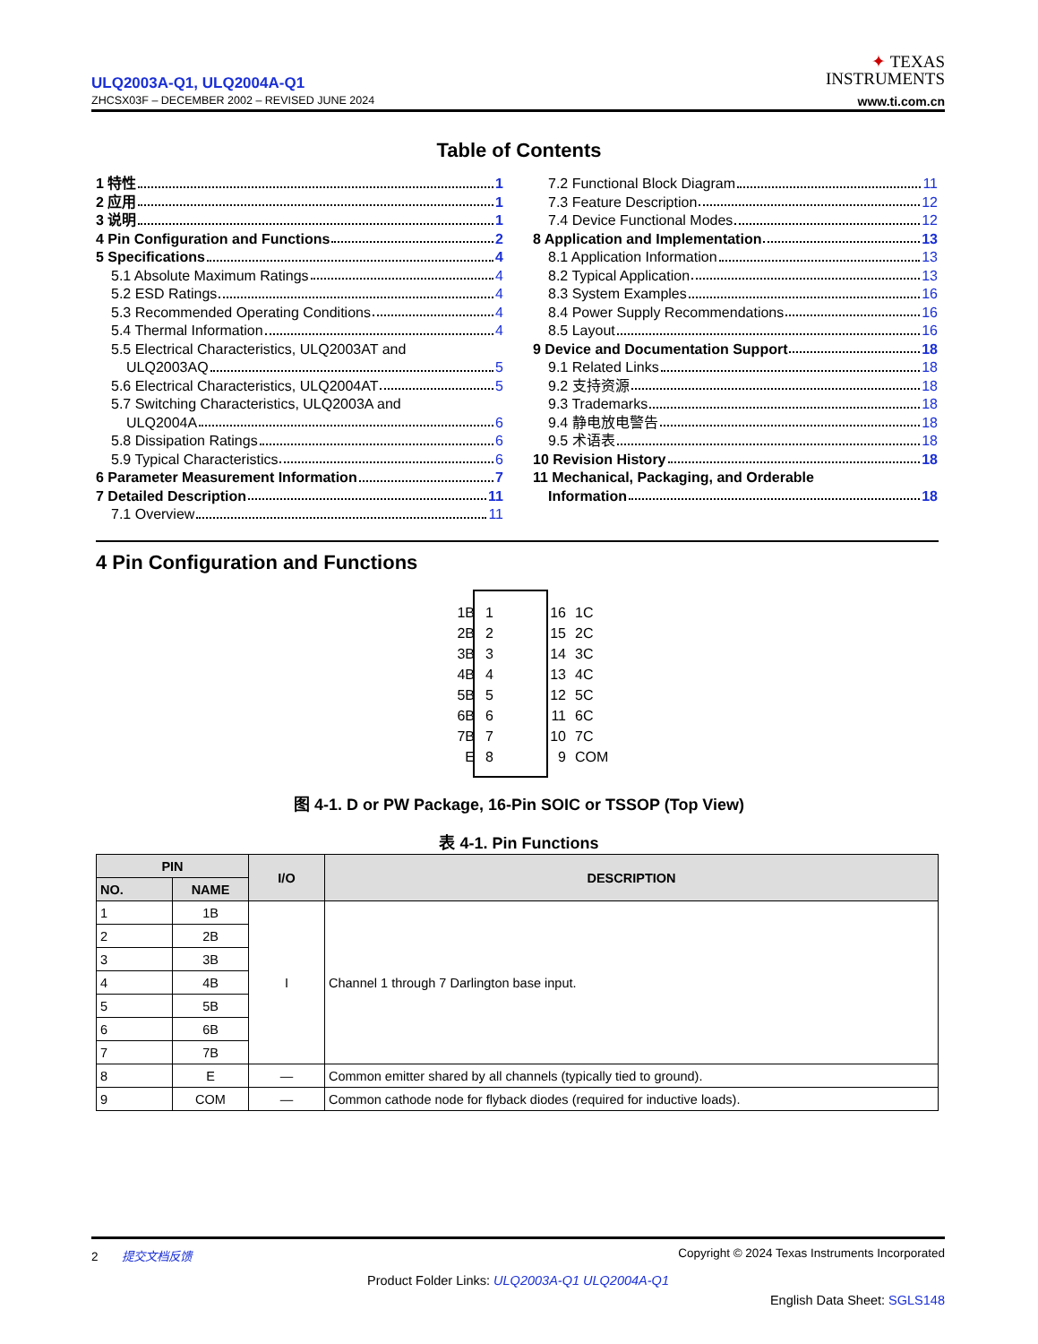ULQ2003A-Q1, ULQ2004A-Q1
ZHCSX03F – DECEMBER 2002 – REVISED JUNE 2024
✦ TEXAS
INSTRUMENTS
www.ti.com.cn
Table of Contents
1 特性 1
2 应用 1
3 说明 1
4 Pin Configuration and Functions 2
5 Specifications 4
5.1 Absolute Maximum Ratings 4
5.2 ESD Ratings 4
5.3 Recommended Operating Conditions 4
5.4 Thermal Information 4
5.5 Electrical Characteristics, ULQ2003AT and
ULQ2003AQ 5
5.6 Electrical Characteristics, ULQ2004AT 5
5.7 Switching Characteristics, ULQ2003A and
ULQ2004A 6
5.8 Dissipation Ratings 6
5.9 Typical Characteristics 6
6 Parameter Measurement Information 7
7 Detailed Description 11
7.1 Overview 11
7.2 Functional Block Diagram 11
7.3 Feature Description 12
7.4 Device Functional Modes 12
8 Application and Implementation 13
8.1 Application Information 13
8.2 Typical Application 13
8.3 System Examples 16
8.4 Power Supply Recommendations 16
8.5 Layout 16
9 Device and Documentation Support 18
9.1 Related Links 18
9.2 支持资源 18
9.3 Trademarks 18
9.4 静电放电警告 18
9.5 术语表 18
10 Revision History 18
11 Mechanical, Packaging, and Orderable
Information 18
4 Pin Configuration and Functions
1B 1 16 1C
2B 2 15 2C
3B 3 14 3C
4B 4 13 4C
5B 5 12 5C
6B 6 11 6C
7B 7 10 7C
E 8 9 COM
图 4-1. D or PW Package, 16-Pin SOIC or TSSOP (Top View)
表 4-1. Pin Functions
| PIN | | I/O | DESCRIPTION |
| --- | --- | --- | --- |
| NO. | NAME | | |
| 1 | 1B | I | Channel 1 through 7 Darlington base input. |
| 2 | 2B | | |
| 3 | 3B | | |
| 4 | 4B | | |
| 5 | 5B | | |
| 6 | 6B | | |
| 7 | 7B | | |
| 8 | E | — | Common emitter shared by all channels (typically tied to ground). |
| 9 | COM | — | Common cathode node for flyback diodes (required for inductive loads). |
2 提交文档反馈 Copyright © 2024 Texas Instruments Incorporated
Product Folder Links: ULQ2003A-Q1 ULQ2004A-Q1
English Data Sheet: SGLS148